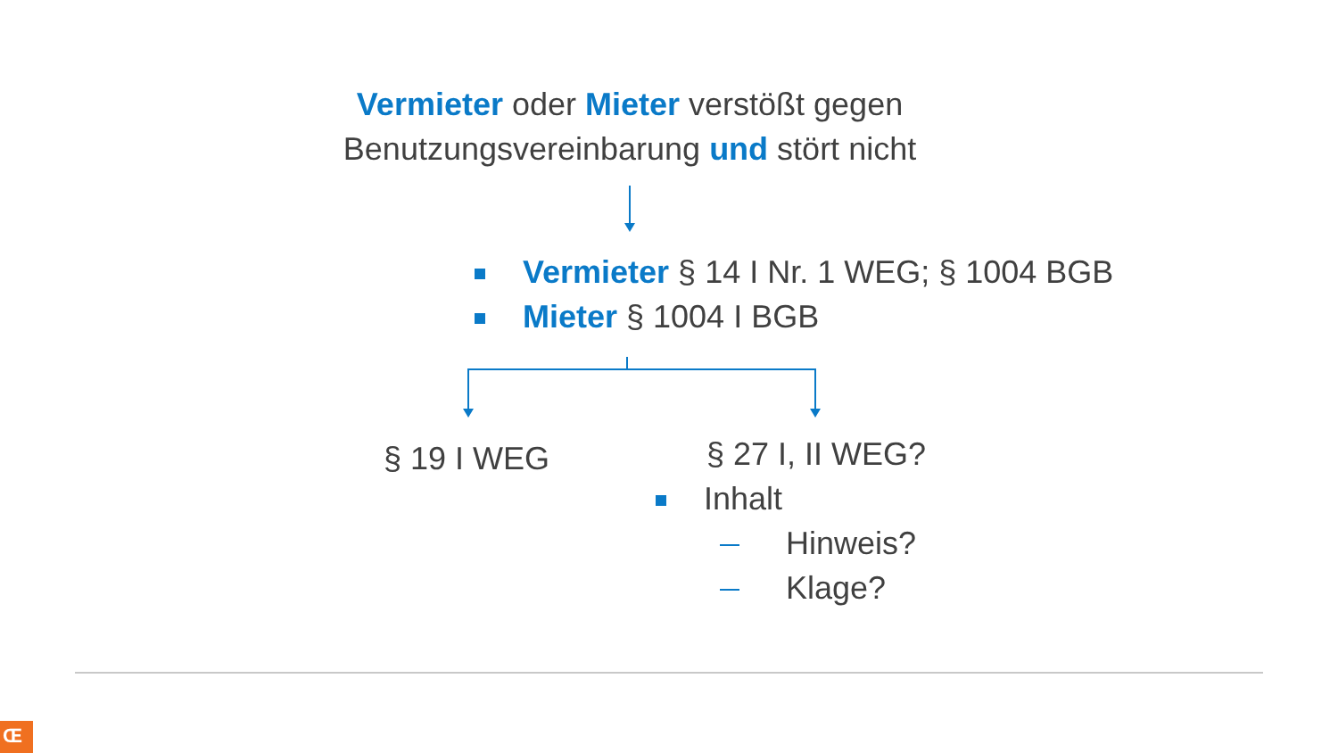Vermieter oder Mieter verstößt gegen
Benutzungsvereinbarung und stört nicht
Vermieter § 14 I Nr. 1 WEG; § 1004 BGB
Mieter § 1004 I BGB
§ 19 I WEG § 27 I, II WEG?
Inhalt
Hinweis?
Klage?
Œ